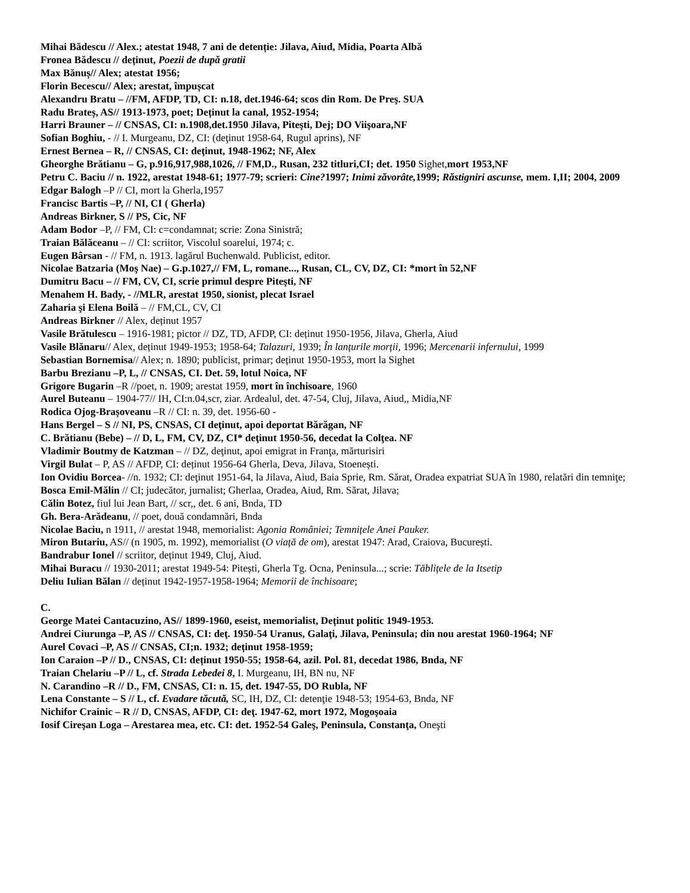Mihai Bădescu // Alex.; atestat 1948, 7 ani de detenție: Jilava, Aiud, Midia, Poarta Albă
Fronea Bădescu // deținut, Poezii de după gratii
Max Bănuș// Alex; atestat 1956;
Florin Becescu// Alex; arestat, împușcat
Alexandru Bratu – //FM, AFDP, TD, CI: n.18, det.1946-64; scos din Rom. De Preş. SUA
Radu Brateș, AS// 1913-1973, poet; Deținut la canal, 1952-1954;
Harri Brauner – // CNSAS, CI: n.1908,det.1950 Jilava, Piteşti, Dej; DO Viişoara,NF
Sofian Boghiu, - // I. Murgeanu, DZ, CI: (deţinut 1958-64, Rugul aprins), NF
Ernest Bernea – R, // CNSAS, CI: deţinut, 1948-1962; NF, Alex
Gheorghe Brătianu – G, p.916,917,988,1026, // FM,D., Rusan, 232 titluri,CI; det. 1950 Sighet,mort 1953,NF
Petru C. Baciu // n. 1922, arestat 1948-61; 1977-79; scrieri: Cine?1997; Inimi zăvorâte, 1999; Răstigniri ascunse, mem. I,II; 2004, 2009
Edgar Balogh –P // CI, mort la Gherla,1957
Francisc Bartis –P, // NI, CI ( Gherla)
Andreas Birkner, S // PS, Cic, NF
Adam Bodor –P, // FM, CI: c=condamnat; scrie: Zona Sinistră;
Traian Bălăceanu – // CI: scriitor, Viscolul soarelui, 1974; c.
Eugen Bârsan - // FM, n. 1913. lagărul Buchenwald. Publicist, editor.
Nicolae Batzaria (Moş Nae) – G.p.1027,// FM, L, romane..., Rusan, CL, CV, DZ, CI: *mort în 52,NF
Dumitru Bacu – // FM, CV, CI, scrie primul despre Piteşti, NF
Menahem H. Bady, - //MLR, arestat 1950, sionist, plecat Israel
Zaharia şi Elena Boilă – // FM,CL, CV, CI
Andreas Birkner // Alex, deținut 1957
Vasile Brătulescu – 1916-1981; pictor // DZ, TD, AFDP, CI: deținut 1950-1956, Jilava, Gherla, Aiud
Vasile Blănaru// Alex, deținut 1949-1953; 1958-64; Talazuri, 1939; În lanțurile morții, 1996; Mercenarii infernului, 1999
Sebastian Bornemisa// Alex; n. 1890; publicist, primar; deținut 1950-1953, mort la Sighet
Barbu Brezianu –P, L, // CNSAS, CI. Det. 59, lotul Noica, NF
Grigore Bugarin –R //poet, n. 1909; arestat 1959, mort în închisoare, 1960
Aurel Buteanu – 1904-77// IH, CI:n.04,scr, ziar. Ardealul, det. 47-54, Cluj, Jilava, Aiud,, Midia,NF
Rodica Ojog-Brașoveanu –R // CI: n. 39, det. 1956-60 -
Hans Bergel – S // NI, PS, CNSAS, CI deţinut, apoi deportat Bărăgan, NF
C. Brătianu (Bebe) – // D, L, FM, CV, DZ, CI* deţinut 1950-56, decedat la Colţea. NF
Vladimir Boutmy de Katzman – // DZ, deţinut, apoi emigrat in Franţa, mărturisiri
Virgil Bulat – P, AS // AFDP, CI: deținut 1956-64 Gherla, Deva, Jilava, Stoenești.
Ion Ovidiu Borcea- //n. 1932; CI: deţinut 1951-64, la Jilava, Aiud, Baia Sprie, Rm. Sărat, Oradea expatriat SUA în 1980, relatări din temniţe;
Bosca Emil-Mălin // CI; judecător, jurnalist; Gherlaa, Oradea, Aiud, Rm. Sărat, Jilava;
Călin Botez, fiul lui Jean Bart, // scr,, det. 6 ani, Bnda, TD
Gh. Bera-Arădeanu, // poet, două condamnări, Bnda
Nicolae Baciu, n 1911, // arestat 1948, memorialist: Agonia României; Temnițele Anei Pauker.
Miron Butariu, AS// (n 1905, m. 1992), memorialist (O viață de om), arestat 1947: Arad, Craiova, București.
Bandrabur Ionel // scriitor, deținut 1949, Cluj, Aiud.
Mihai Buracu // 1930-2011; arestat 1949-54: Pitești, Gherla Tg. Ocna, Peninsula...; scrie: Tăblițele de la Itsetip
Deliu Iulian Bălan // deținut 1942-1957-1958-1964; Memorii de închisoare;
C.
George Matei Cantacuzino, AS// 1899-1960, eseist, memorialist, Deținut politic 1949-1953.
Andrei Ciurunga –P, AS // CNSAS, CI: deţ. 1950-54 Uranus, Galaţi, Jilava, Peninsula; din nou arestat 1960-1964; NF
Aurel Covaci –P, AS // CNSAS, CI;n. 1932; deținut 1958-1959;
Ion Caraion –P // D., CNSAS, CI: deținut 1950-55; 1958-64, azil. Pol. 81, decedat 1986, Bnda, NF
Traian Chelariu –P // L, cf. Strada Lebedei 8, I. Murgeanu, IH, BN nu, NF
N. Carandino –R // D., FM, CNSAS, CI: n. 15, det. 1947-55, DO Rubla, NF
Lena Constante – S // L, cf. Evadare tăcută, SC, IH, DZ, CI: detenţie 1948-53; 1954-63, Bnda, NF
Nichifor Crainic – R // D, CNSAS, AFDP, CI: deţ. 1947-62, mort 1972, Mogoşoaia
Iosif Cireşan Loga – Arestarea mea, etc. CI: det. 1952-54 Galeş, Peninsula, Constanţa, Oneşti